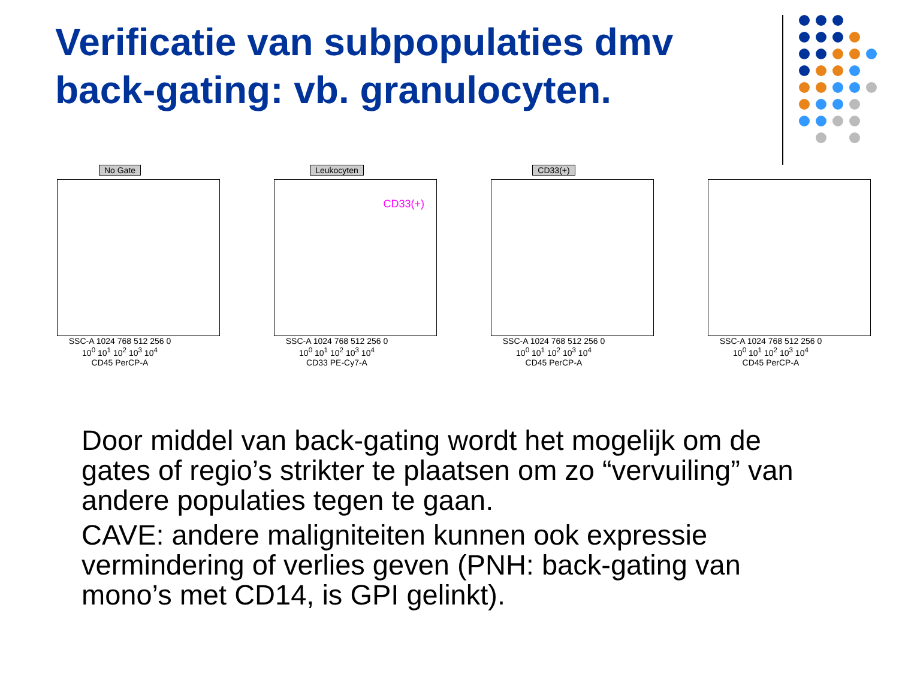Verificatie van subpopulaties dmv back-gating: vb. granulocyten.
No Gate
SSC-A 1024 768 512 256 0
10<sup>0</sup> 10<sup>1</sup> 10<sup>2</sup> 10<sup>3</sup> 10<sup>4</sup>
CD45 PerCP-A
Leukocyten
CD33(+)
SSC-A 1024 768 512 256 0
10<sup>0</sup> 10<sup>1</sup> 10<sup>2</sup> 10<sup>3</sup> 10<sup>4</sup>
CD33 PE-Cy7-A
CD33(+)
SSC-A 1024 768 512 256 0
10<sup>0</sup> 10<sup>1</sup> 10<sup>2</sup> 10<sup>3</sup> 10<sup>4</sup>
CD45 PerCP-A
-
SSC-A 1024 768 512 256 0
10<sup>0</sup> 10<sup>1</sup> 10<sup>2</sup> 10<sup>3</sup> 10<sup>4</sup>
CD45 PerCP-A
Door middel van back-gating wordt het mogelijk om de gates of regio’s strikter te plaatsen om zo “vervuiling” van andere populaties tegen te gaan.
CAVE: andere maligniteiten kunnen ook expressie vermindering of verlies geven (PNH: back-gating van mono’s met CD14, is GPI gelinkt).